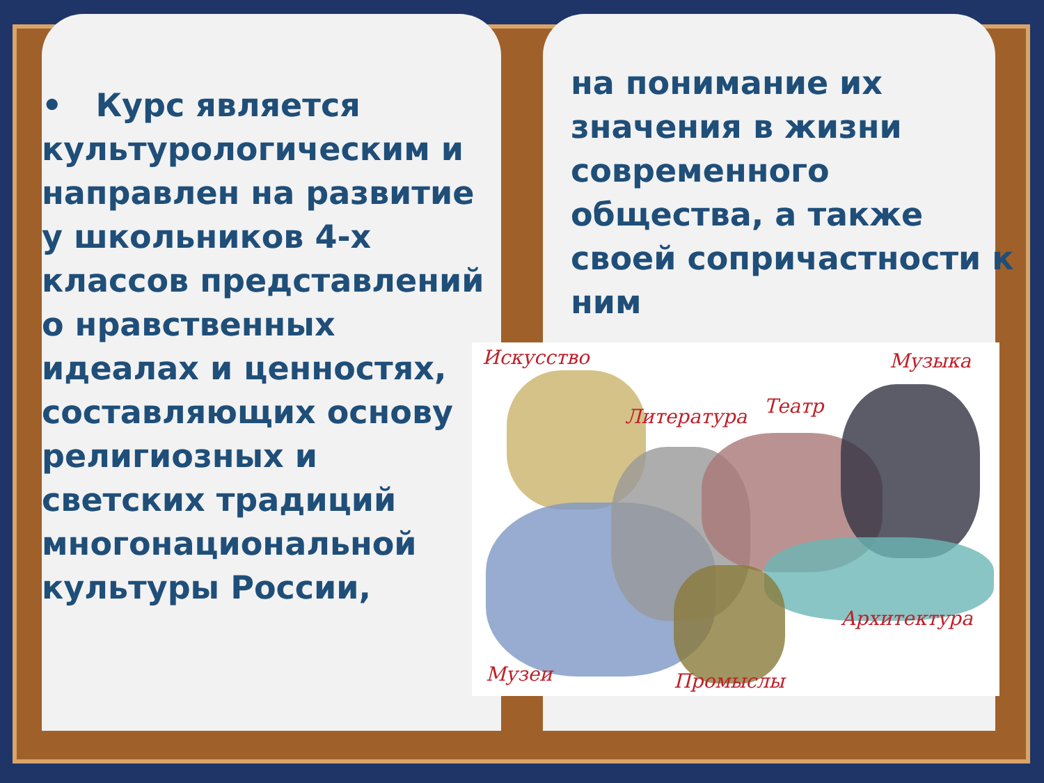• Курс является культурологическим и направлен на развитие у школьников 4-х классов представлений о нравственных идеалах и ценностях, составляющих основу религиозных и светских традиций многонациональной культуры России,
на понимание их значения в жизни современного общества, а также своей сопричастности к ним
Искусство Музыка
Литература Театр
Архитектура
Музеи Промыслы